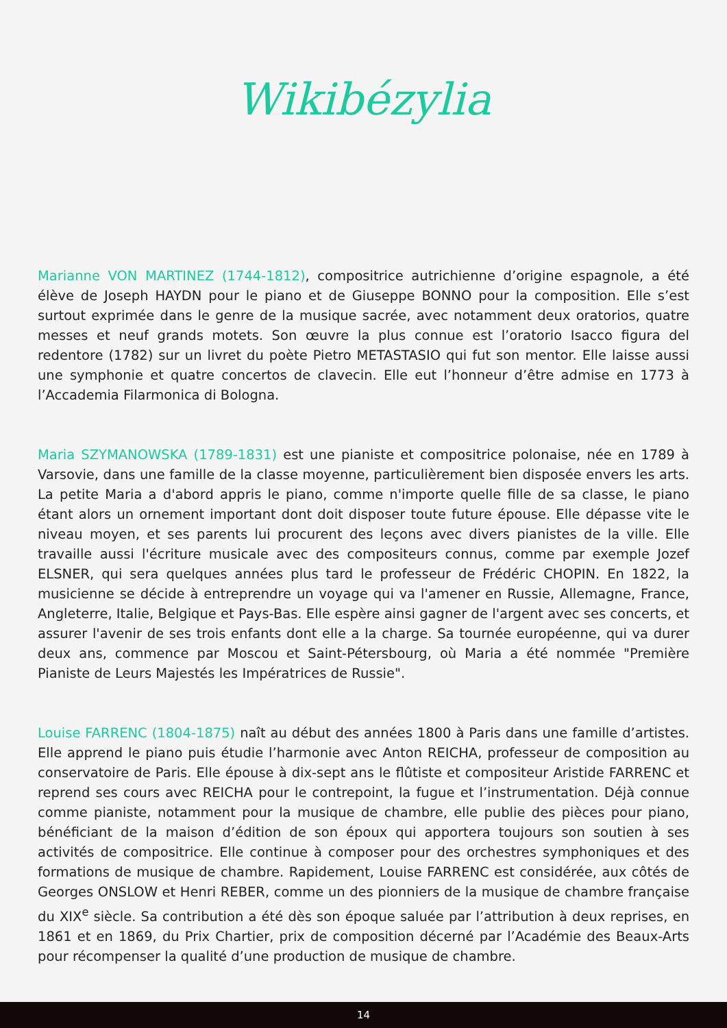Wikibézylia
Marianne VON MARTINEZ (1744-1812), compositrice autrichienne d’origine espagnole, a été élève de Joseph HAYDN pour le piano et de Giuseppe BONNO pour la composition. Elle s’est surtout exprimée dans le genre de la musique sacrée, avec notamment deux oratorios, quatre messes et neuf grands motets. Son œuvre la plus connue est l’oratorio Isacco figura del redentore (1782) sur un livret du poète Pietro METASTASIO qui fut son mentor. Elle laisse aussi une symphonie et quatre concertos de clavecin. Elle eut l’honneur d’être admise en 1773 à l’Accademia Filarmonica di Bologna.
Maria SZYMANOWSKA (1789-1831) est une pianiste et compositrice polonaise, née en 1789 à Varsovie, dans une famille de la classe moyenne, particulièrement bien disposée envers les arts. La petite Maria a d'abord appris le piano, comme n'importe quelle fille de sa classe, le piano étant alors un ornement important dont doit disposer toute future épouse. Elle dépasse vite le niveau moyen, et ses parents lui procurent des leçons avec divers pianistes de la ville. Elle travaille aussi l'écriture musicale avec des compositeurs connus, comme par exemple Jozef ELSNER, qui sera quelques années plus tard le professeur de Frédéric CHOPIN. En 1822, la musicienne se décide à entreprendre un voyage qui va l'amener en Russie, Allemagne, France, Angleterre, Italie, Belgique et Pays-Bas. Elle espère ainsi gagner de l'argent avec ses concerts, et assurer l'avenir de ses trois enfants dont elle a la charge. Sa tournée européenne, qui va durer deux ans, commence par Moscou et Saint-Pétersbourg, où Maria a été nommée "Première Pianiste de Leurs Majestés les Impératrices de Russie".
Louise FARRENC (1804-1875) naît au début des années 1800 à Paris dans une famille d’artistes. Elle apprend le piano puis étudie l’harmonie avec Anton REICHA, professeur de composition au conservatoire de Paris. Elle épouse à dix-sept ans le flûtiste et compositeur Aristide FARRENC et reprend ses cours avec REICHA pour le contrepoint, la fugue et l’instrumentation. Déjà connue comme pianiste, notamment pour la musique de chambre, elle publie des pièces pour piano, bénéficiant de la maison d’édition de son époux qui apportera toujours son soutien à ses activités de compositrice. Elle continue à composer pour des orchestres symphoniques et des formations de musique de chambre. Rapidement, Louise FARRENC est considérée, aux côtés de Georges ONSLOW et Henri REBER, comme un des pionniers de la musique de chambre française du XIX<sup>e</sup> siècle. Sa contribution a été dès son époque saluée par l’attribution à deux reprises, en 1861 et en 1869, du Prix Chartier, prix de composition décerné par l’Académie des Beaux-Arts pour récompenser la qualité d’une production de musique de chambre.
14